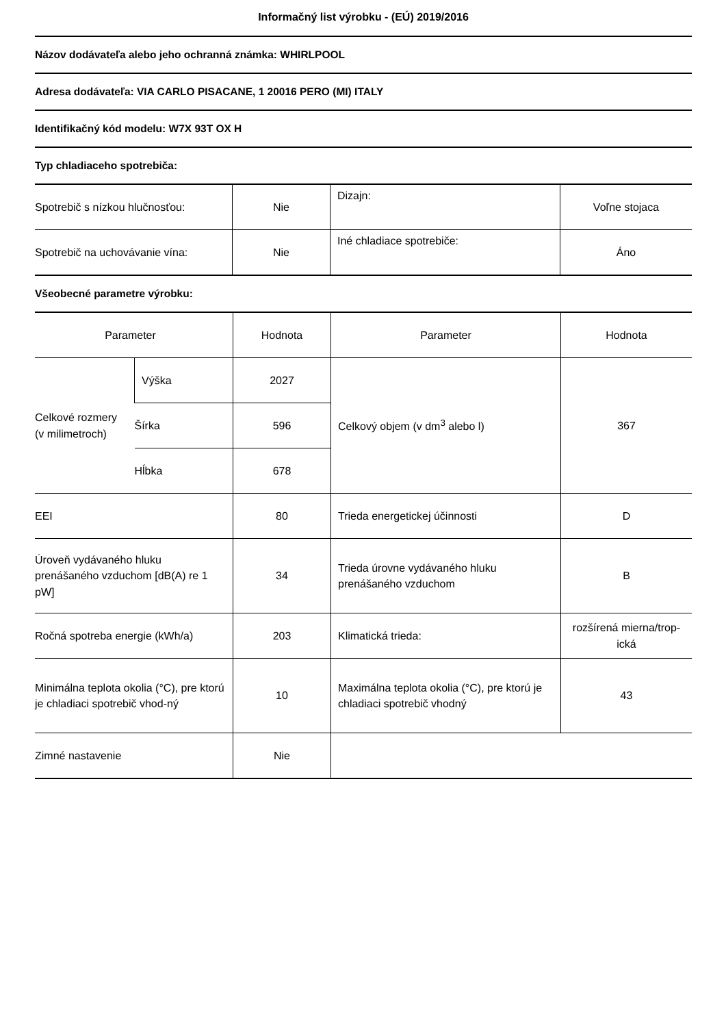Informačný list výrobku - (EÚ) 2019/2016
Názov dodávateľa alebo jeho ochranná známka: WHIRLPOOL
Adresa dodávateľa: VIA CARLO PISACANE, 1 20016 PERO (MI) ITALY
Identifikačný kód modelu: W7X 93T OX H
Typ chladiaceho spotrebiča:
| Spotrebič s nízkou hlučnosťou: | Nie | Dizajn: | Voľne stojaca |
| Spotrebič na uchovávanie vína: | Nie | Iné chladiace spotrebiče: | Áno |
Všeobecné parametre výrobku:
| Parameter | | Hodnota | Parameter | Hodnota |
| --- | --- | --- | --- | --- |
| Celkové rozmery (v milimetroch) | Výška | 2027 | Celkový objem (v dm<sup>3</sup> alebo l) | 367 |
| | Šírka | 596 | | |
| | Hĺbka | 678 | | |
| EEI | | 80 | Trieda energetickej účinnosti | D |
| Úroveň vydávaného hluku prenášaného vzduchom [dB(A) re 1 pW] | | 34 | Trieda úrovne vydávaného hluku prenášaného vzduchom | B |
| Ročná spotreba energie (kWh/a) | | 203 | Klimatická trieda: | rozšírená mierna/trop-ická |
| Minimálna teplota okolia (°C), pre ktorú je chladiaci spotrebič vhod-ný | | 10 | Maximálna teplota okolia (°C), pre ktorú je chladiaci spotrebič vhodný | 43 |
| Zimné nastavenie | | Nie | | |